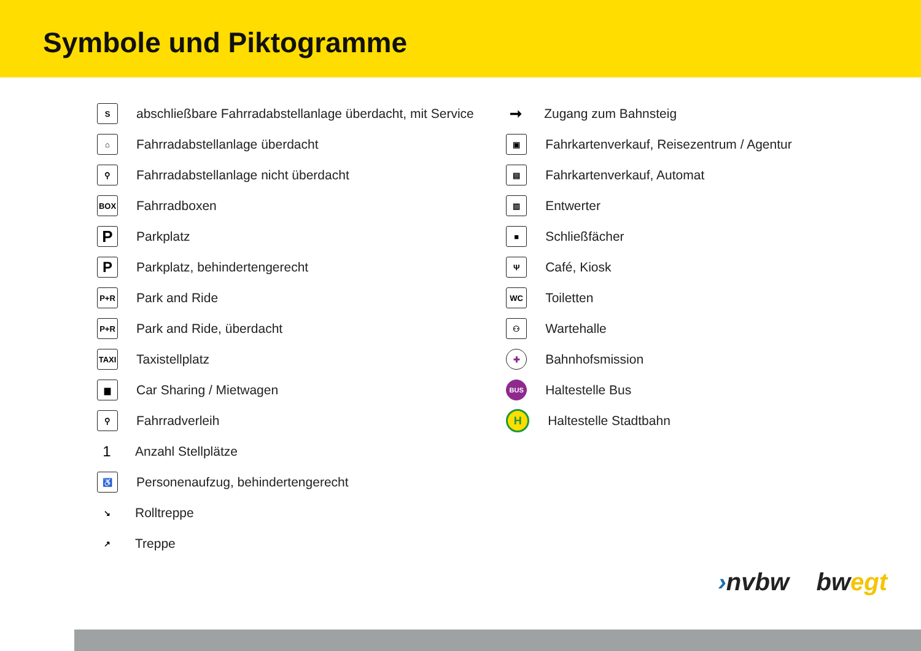Symbole und Piktogramme
S
abschließbare Fahrradabstellanlage überdacht, mit Service
⌂
Fahrradabstellanlage überdacht
⚲
Fahrradabstellanlage nicht überdacht
BOX
Fahrradboxen
P
Parkplatz
P
Parkplatz, behindertengerecht
P+R
Park and Ride
P+R
Park and Ride, überdacht
TAXI
Taxistellplatz
▆
Car Sharing / Mietwagen
⚲
Fahrradverleih
1
Anzahl Stellplätze
♿
Personenaufzug, behindertengerecht
↘
Rolltreppe
↗
Treppe
➞
Zugang zum Bahnsteig
▣
Fahrkartenverkauf, Reisezentrum / Agentur
▤
Fahrkartenverkauf, Automat
▥
Entwerter
■
Schließfächer
Ψ
Café, Kiosk
WC
Toiletten
⚇
Wartehalle
✚
Bahnhofsmission
BUS
Haltestelle Bus
H
Haltestelle Stadtbahn
›nvbw bw egt